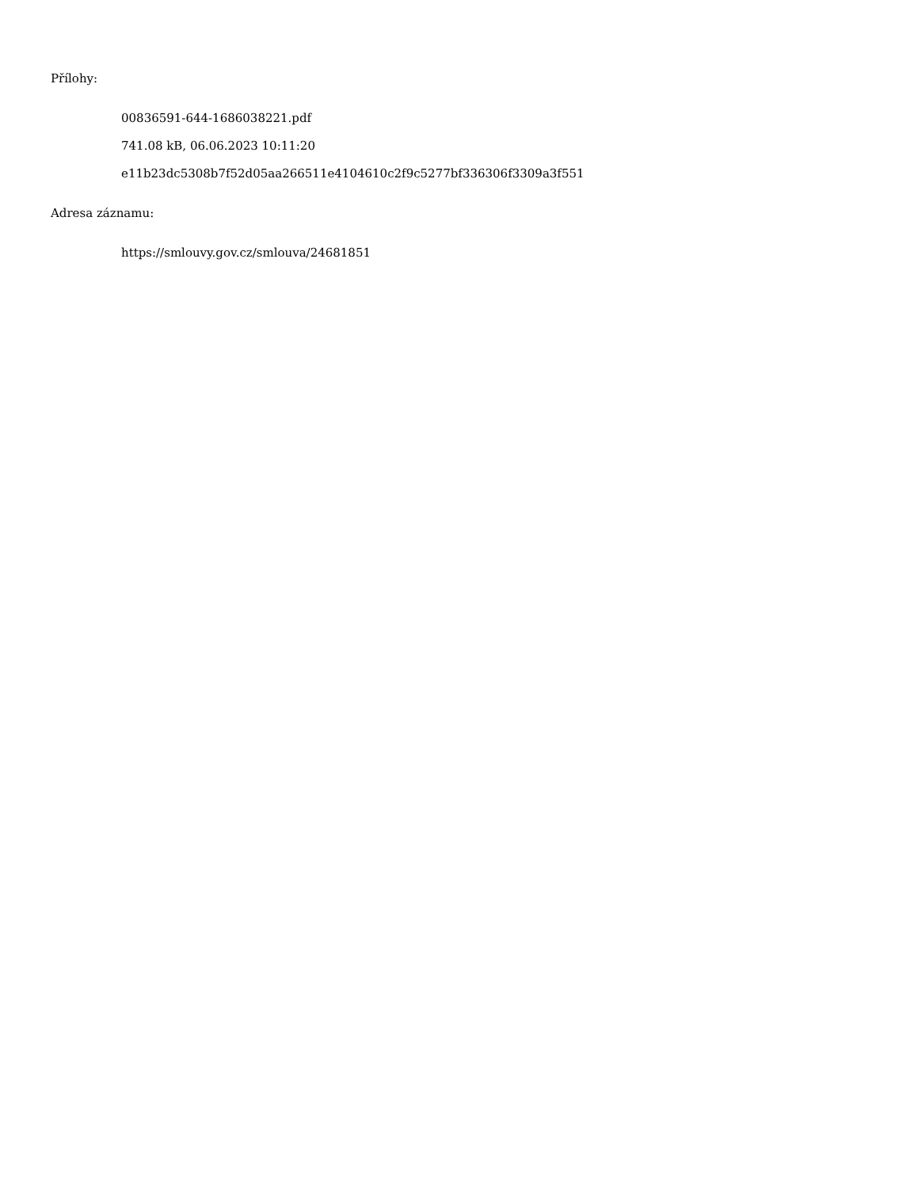Přílohy:
00836591-644-1686038221.pdf
741.08 kB, 06.06.2023 10:11:20
e11b23dc5308b7f52d05aa266511e4104610c2f9c5277bf336306f3309a3f551
Adresa záznamu:
https://smlouvy.gov.cz/smlouva/24681851